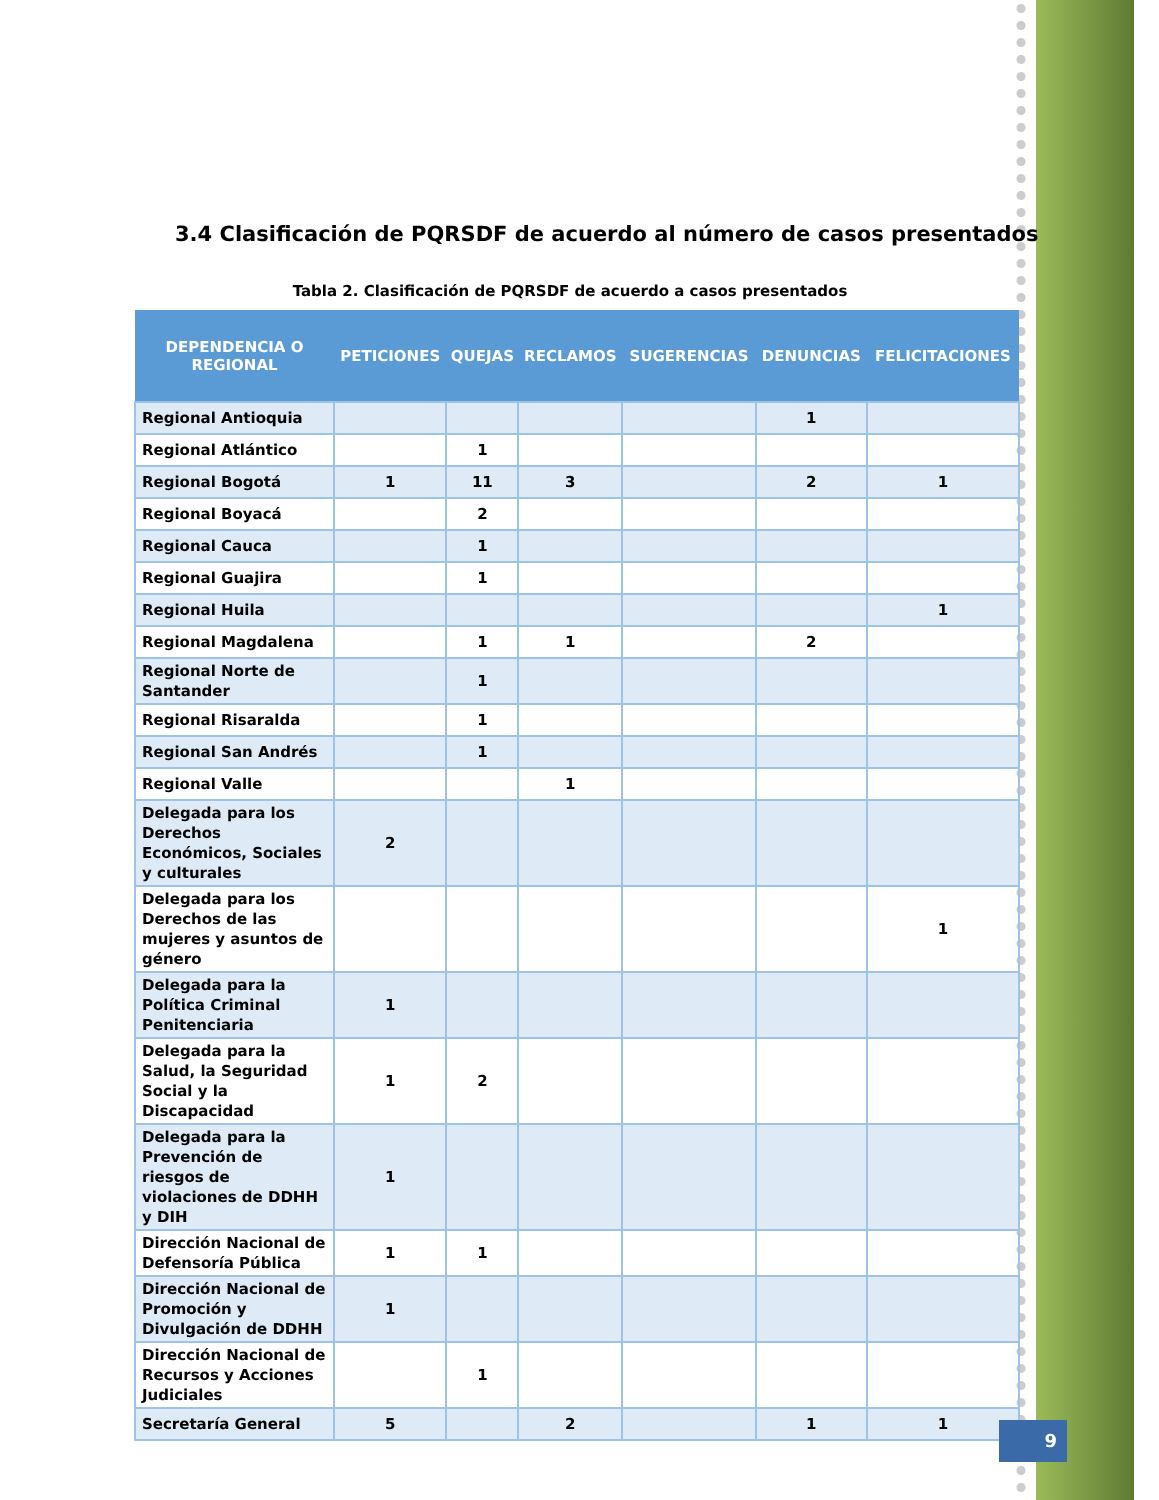3.4 Clasificación de PQRSDF de acuerdo al número de casos presentados
Tabla 2. Clasificación de PQRSDF de acuerdo a casos presentados
| DEPENDENCIA O REGIONAL | PETICIONES | QUEJAS | RECLAMOS | SUGERENCIAS | DENUNCIAS | FELICITACIONES |
| --- | --- | --- | --- | --- | --- | --- |
| Regional Antioquia | | | | | 1 | |
| Regional Atlántico | | 1 | | | | |
| Regional Bogotá | 1 | 11 | 3 | | 2 | 1 |
| Regional Boyacá | | 2 | | | | |
| Regional Cauca | | 1 | | | | |
| Regional Guajira | | 1 | | | | |
| Regional Huila | | | | | | 1 |
| Regional Magdalena | | 1 | 1 | | 2 | |
| Regional Norte de Santander | | 1 | | | | |
| Regional Risaralda | | 1 | | | | |
| Regional San Andrés | | 1 | | | | |
| Regional Valle | | | 1 | | | |
| Delegada para los Derechos Económicos, Sociales y culturales | 2 | | | | | |
| Delegada para los Derechos de las mujeres y asuntos de género | | | | | | 1 |
| Delegada para la Política Criminal Penitenciaria | 1 | | | | | |
| Delegada para la Salud, la Seguridad Social y la Discapacidad | 1 | 2 | | | | |
| Delegada para la Prevención de riesgos de violaciones de DDHH y DIH | 1 | | | | | |
| Dirección Nacional de Defensoría Pública | 1 | 1 | | | | |
| Dirección Nacional de Promoción y Divulgación de DDHH | 1 | | | | | |
| Dirección Nacional de Recursos y Acciones Judiciales | | 1 | | | | |
| Secretaría General | 5 | | 2 | | 1 | 1 |
9